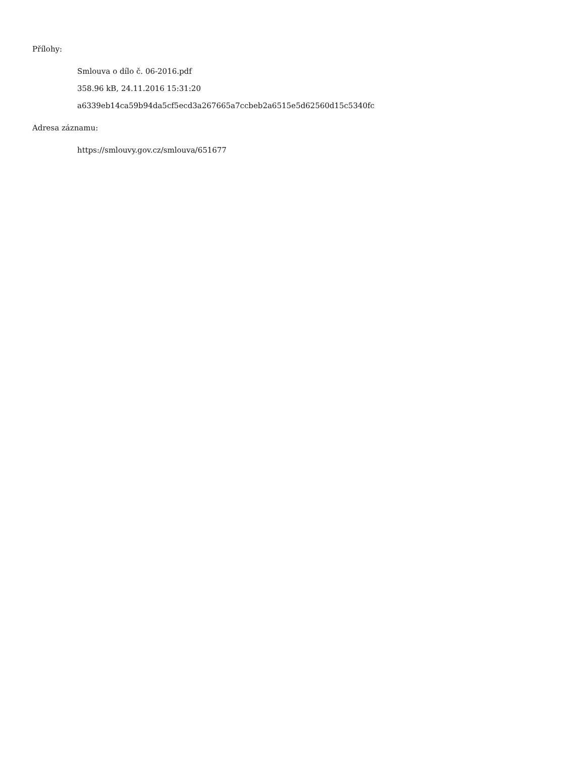Přílohy:
Smlouva o dílo č. 06-2016.pdf
358.96 kB, 24.11.2016 15:31:20
a6339eb14ca59b94da5cf5ecd3a267665a7ccbeb2a6515e5d62560d15c5340fc
Adresa záznamu:
https://smlouvy.gov.cz/smlouva/651677